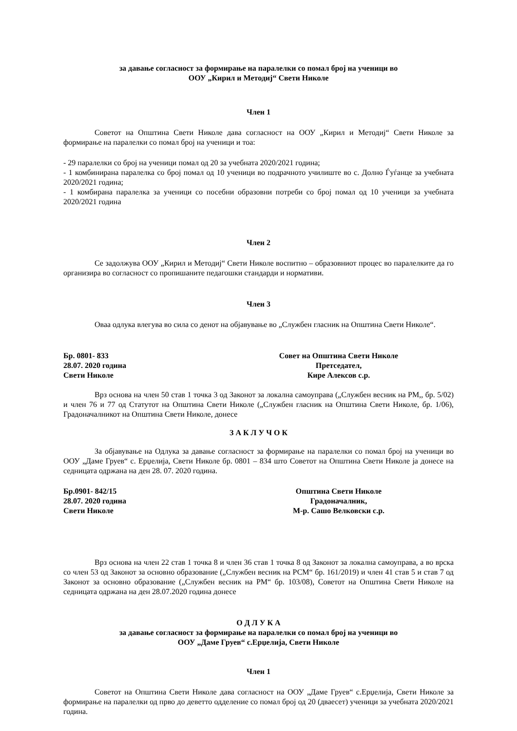за давање согласност за формирање на паралелки со помал број на ученици во
ООУ „Кирил и Методиј“ Свети Николе
Член 1
Советот на Општина Свети Николе дава согласност на ООУ „Кирил и Методиј“ Свети Николе за формирање на паралелки со помал број на ученици и тоа:
- 29 паралелки со број на ученици помал од 20 за учебната 2020/2021 година;
- 1 комбинирана паралелка со број помал од 10 ученици во подрачното училиште во с. Долно Ѓуѓанце за учебната 2020/2021 година;
- 1 комбирана паралелка за ученици со посебни образовни потреби со број помал од 10 ученици за учебната 2020/2021 година
Член 2
Се задолжува ООУ „Кирил и Методиј“ Свети Николе воспитно – образовниот процес во паралелките да го организира во согласност со пропишаните педагошки стандарди и нормативи.
Член 3
Оваа одлука влегува во сила со денот на објавување во „Службен гласник на Општина Свети Николе“.
Бр. 0801- 833
28.07. 2020 година
Свети Николе
Совет на Општина Свети Николе
Претседател,
Кире Алексов с.р.
Врз основа на член 50 став 1 точка 3 од Законот за локална самоуправа („Службен весник на РМ,, бр. 5/02) и член 76 и 77 од Статутот на Општина Свети Николе („Службен гласник на Општина Свети Николе, бр. 1/06), Градоначалникот на Општина Свети Николе, донесе
З А К Л У Ч О К
За објавување на Одлука за давање согласност за формирање на паралелки со помал број на ученици во ООУ „Даме Груев“ с. Ерџелија, Свети Николе бр. 0801 – 834 што Советот на Општина Свети Николе ја донесе на седницата одржана на ден 28. 07. 2020 година.
Бр.0901- 842/15
28.07. 2020 година
Свети Николе
Општина Свети Николе
Градоначалник,
М-р. Сашо Велковски с.р.
Врз основа на член 22 став 1 точка 8 и член 36 став 1 точка 8 од Законот за локална самоуправа, а во врска со член 53 од Законот за основно образование („Службен весник на РСМ“ бр. 161/2019) и член 41 став 5 и став 7 од Законот за основно образование („Службен весник на РМ“ бр. 103/08), Советот на Општина Свети Николе на седницата одржана на ден 28.07.2020 година донесе
О Д Л У К А
за давање согласност за формирање на паралелки со помал број на ученици во
ООУ „Даме Груев“ с.Ерџелија, Свети Николе
Член 1
Советот на Општина Свети Николе дава согласност на ООУ „Даме Груев“ с.Ерџелија, Свети Николе за формирање на паралелки од прво до деветто одделение со помал број од 20 (дваесет) ученици за учебната 2020/2021 година.